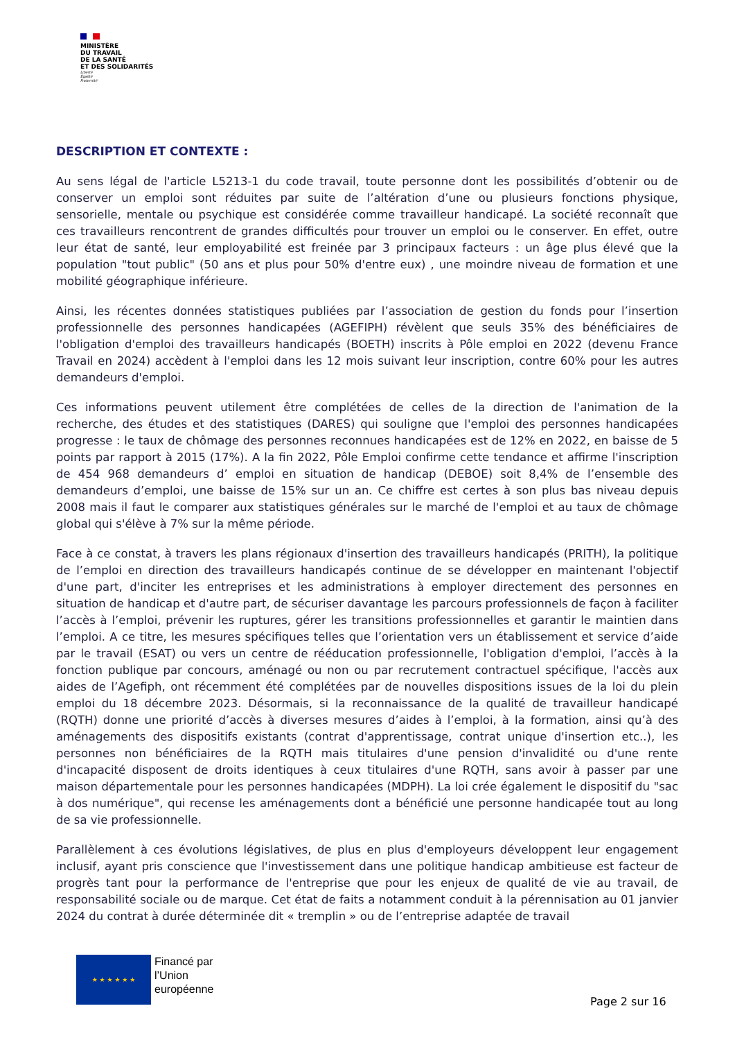MINISTÈRE
DU TRAVAIL
DE LA SANTÉ
ET DES SOLIDARITÉS
Liberté
Égalité
Fraternité
DESCRIPTION ET CONTEXTE :
Au sens légal de l'article L5213-1 du code travail, toute personne dont les possibilités d’obtenir ou de conserver un emploi sont réduites par suite de l’altération d’une ou plusieurs fonctions physique, sensorielle, mentale ou psychique est considérée comme travailleur handicapé. La société reconnaît que ces travailleurs rencontrent de grandes difficultés pour trouver un emploi ou le conserver. En effet, outre leur état de santé, leur employabilité est freinée par 3 principaux facteurs : un âge plus élevé que la population "tout public" (50 ans et plus pour 50% d'entre eux) , une moindre niveau de formation et une mobilité géographique inférieure.
Ainsi, les récentes données statistiques publiées par l’association de gestion du fonds pour l’insertion professionnelle des personnes handicapées (AGEFIPH) révèlent que seuls 35% des bénéficiaires de l'obligation d'emploi des travailleurs handicapés (BOETH) inscrits à Pôle emploi en 2022 (devenu France Travail en 2024) accèdent à l'emploi dans les 12 mois suivant leur inscription, contre 60% pour les autres demandeurs d'emploi.
Ces informations peuvent utilement être complétées de celles de la direction de l'animation de la recherche, des études et des statistiques (DARES) qui souligne que l'emploi des personnes handicapées progresse : le taux de chômage des personnes reconnues handicapées est de 12% en 2022, en baisse de 5 points par rapport à 2015 (17%). A la fin 2022, Pôle Emploi confirme cette tendance et affirme l'inscription de 454 968 demandeurs d’ emploi en situation de handicap (DEBOE) soit 8,4% de l’ensemble des demandeurs d’emploi, une baisse de 15% sur un an. Ce chiffre est certes à son plus bas niveau depuis 2008 mais il faut le comparer aux statistiques générales sur le marché de l'emploi et au taux de chômage global qui s'élève à 7% sur la même période.
Face à ce constat, à travers les plans régionaux d'insertion des travailleurs handicapés (PRITH), la politique de l’emploi en direction des travailleurs handicapés continue de se développer en maintenant l'objectif d'une part, d'inciter les entreprises et les administrations à employer directement des personnes en situation de handicap et d'autre part, de sécuriser davantage les parcours professionnels de façon à faciliter l’accès à l’emploi, prévenir les ruptures, gérer les transitions professionnelles et garantir le maintien dans l’emploi. A ce titre, les mesures spécifiques telles que l’orientation vers un établissement et service d’aide par le travail (ESAT) ou vers un centre de rééducation professionnelle, l'obligation d'emploi, l’accès à la fonction publique par concours, aménagé ou non ou par recrutement contractuel spécifique, l'accès aux aides de l’Agefiph, ont récemment été complétées par de nouvelles dispositions issues de la loi du plein emploi du 18 décembre 2023. Désormais, si la reconnaissance de la qualité de travailleur handicapé (RQTH) donne une priorité d’accès à diverses mesures d’aides à l’emploi, à la formation, ainsi qu’à des aménagements des dispositifs existants (contrat d'apprentissage, contrat unique d'insertion etc..), les personnes non bénéficiaires de la RQTH mais titulaires d'une pension d'invalidité ou d'une rente d'incapacité disposent de droits identiques à ceux titulaires d'une RQTH, sans avoir à passer par une maison départementale pour les personnes handicapées (MDPH). La loi crée également le dispositif du "sac à dos numérique", qui recense les aménagements dont a bénéficié une personne handicapée tout au long de sa vie professionnelle.
Parallèlement à ces évolutions législatives, de plus en plus d'employeurs développent leur engagement inclusif, ayant pris conscience que l'investissement dans une politique handicap ambitieuse est facteur de progrès tant pour la performance de l'entreprise que pour les enjeux de qualité de vie au travail, de responsabilité sociale ou de marque. Cet état de faits a notamment conduit à la pérennisation au 01 janvier 2024 du contrat à durée déterminée dit « tremplin » ou de l’entreprise adaptée de travail
★ ★ ★ ★ ★ ★
Financé par
l’Union
européenne
Page 2 sur 16